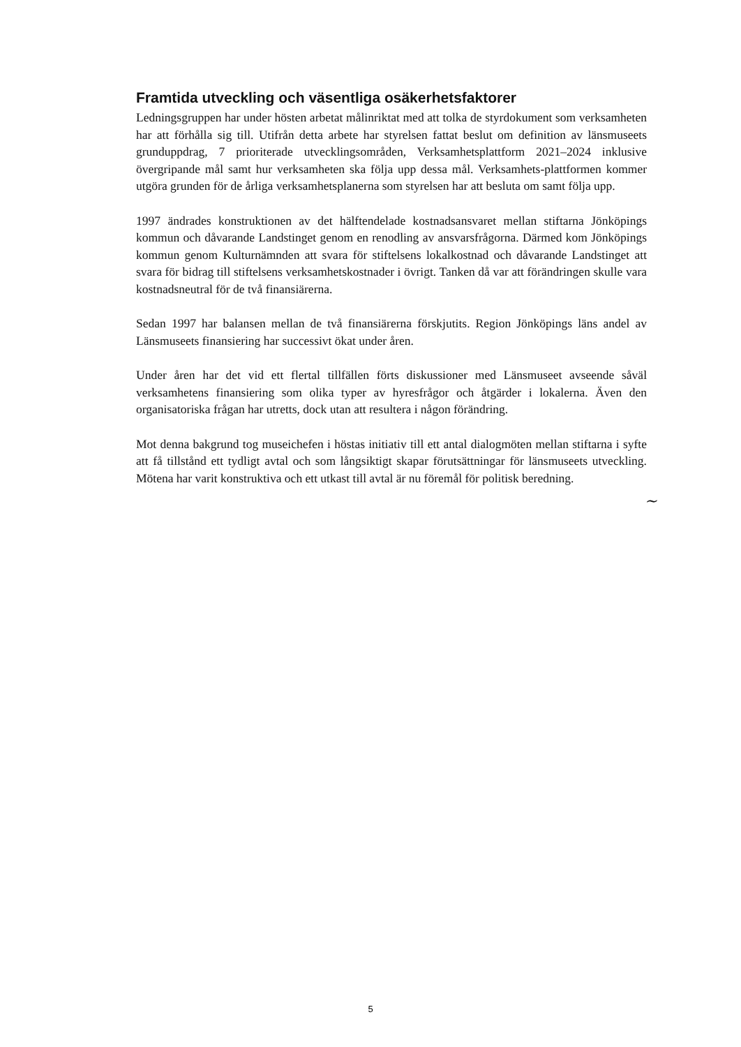Framtida utveckling och väsentliga osäkerhetsfaktorer
Ledningsgruppen har under hösten arbetat målinriktat med att tolka de styrdokument som verksamheten har att förhålla sig till. Utifrån detta arbete har styrelsen fattat beslut om definition av länsmuseets grunduppdrag, 7 prioriterade utvecklingsområden, Verksamhetsplattform 2021–2024 inklusive övergripande mål samt hur verksamheten ska följa upp dessa mål. Verksamhets-plattformen kommer utgöra grunden för de årliga verksamhetsplanerna som styrelsen har att besluta om samt följa upp.
1997 ändrades konstruktionen av det hälftendelade kostnadsansvaret mellan stiftarna Jönköpings kommun och dåvarande Landstinget genom en renodling av ansvarsfrågorna. Därmed kom Jönköpings kommun genom Kulturnämnden att svara för stiftelsens lokalkostnad och dåvarande Landstinget att svara för bidrag till stiftelsens verksamhetskostnader i övrigt. Tanken då var att förändringen skulle vara kostnadsneutral för de två finansiärerna.
Sedan 1997 har balansen mellan de två finansiärerna förskjutits. Region Jönköpings läns andel av Länsmuseets finansiering har successivt ökat under åren.
Under åren har det vid ett flertal tillfällen förts diskussioner med Länsmuseet avseende såväl verksamhetens finansiering som olika typer av hyresfrågor och åtgärder i lokalerna. Även den organisatoriska frågan har utretts, dock utan att resultera i någon förändring.
Mot denna bakgrund tog museichefen i höstas initiativ till ett antal dialogmöten mellan stiftarna i syfte att få tillstånd ett tydligt avtal och som långsiktigt skapar förutsättningar för länsmuseets utveckling. Mötena har varit konstruktiva och ett utkast till avtal är nu föremål för politisk beredning.
~
5